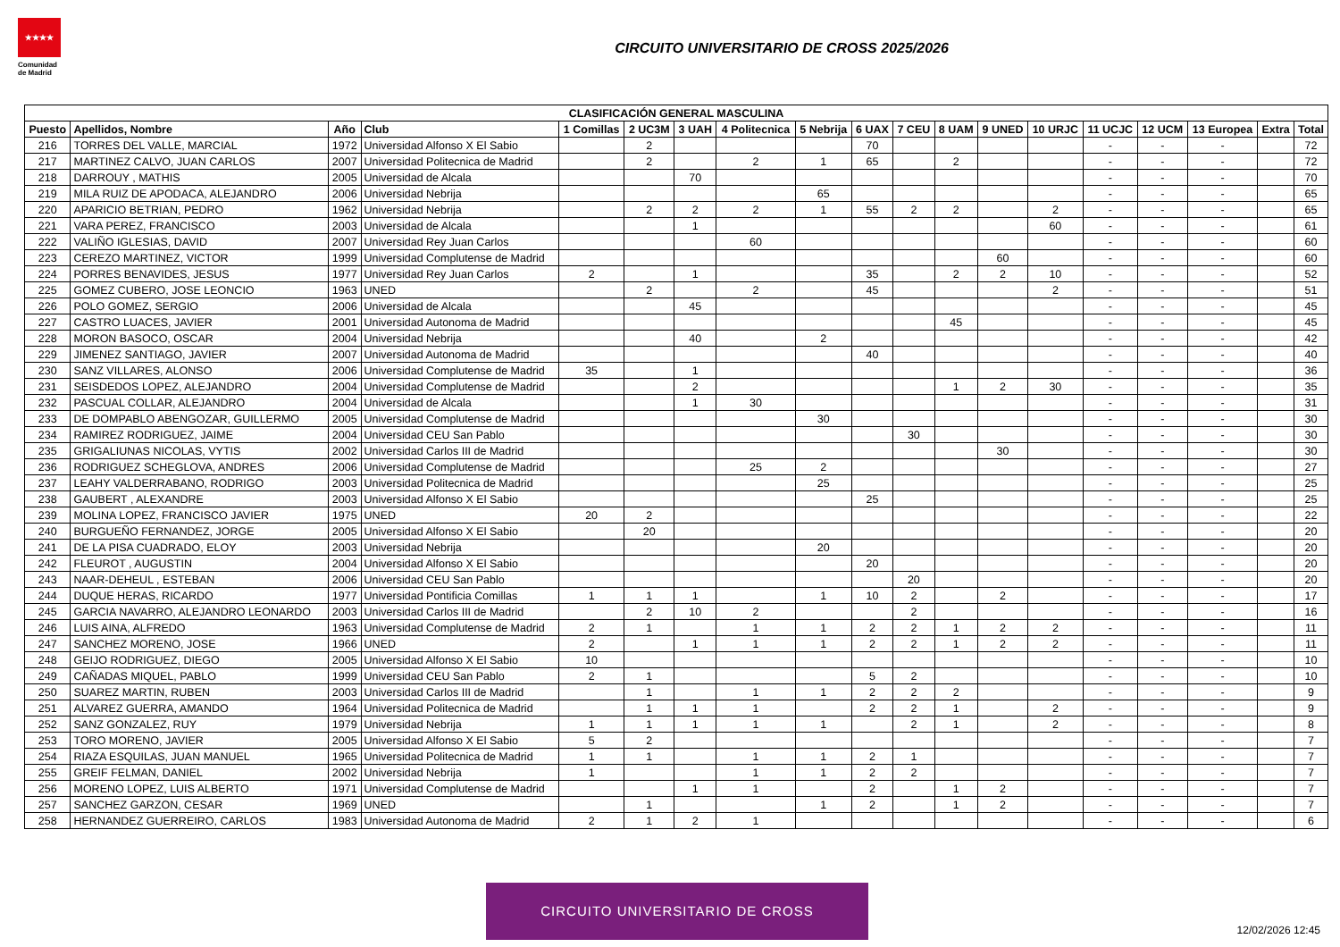★★★★
Comunidad de Madrid
CIRCUITO UNIVERSITARIO DE CROSS 2025/2026
| CLASIFICACIÓN GENERAL MASCULINA | | | | | | | | | | | | | | | | | | |
| --- | --- | --- | --- | --- | --- | --- | --- | --- | --- | --- | --- | --- | --- | --- | --- | --- | --- | --- |
| Puesto | Apellidos, Nombre | Año | Club | 1 Comillas | 2 UC3M | 3 UAH | 4 Politecnica | 5 Nebrija | 6 UAX | 7 CEU | 8 UAM | 9 UNED | 10 URJC | 11 UCJC | 12 UCM | 13 Europea | Extra | Total |
| 216 | TORRES DEL VALLE, MARCIAL | 1972 | Universidad Alfonso X El Sabio | | 2 | | | | 70 | | | | | - | - | - | | 72 |
| 217 | MARTINEZ CALVO, JUAN CARLOS | 2007 | Universidad Politecnica de Madrid | | 2 | | 2 | 1 | 65 | | 2 | | | - | - | - | | 72 |
| 218 | DARROUY , MATHIS | 2005 | Universidad de Alcala | | | 70 | | | | | | | | - | - | - | | 70 |
| 219 | MILA RUIZ DE APODACA, ALEJANDRO | 2006 | Universidad Nebrija | | | | | 65 | | | | | | - | - | - | | 65 |
| 220 | APARICIO BETRIAN, PEDRO | 1962 | Universidad Nebrija | | 2 | 2 | 2 | 1 | 55 | 2 | 2 | | 2 | - | - | - | | 65 |
| 221 | VARA PEREZ, FRANCISCO | 2003 | Universidad de Alcala | | | 1 | | | | | | | 60 | - | - | - | | 61 |
| 222 | VALIÑO IGLESIAS, DAVID | 2007 | Universidad Rey Juan Carlos | | | | 60 | | | | | | | - | - | - | | 60 |
| 223 | CEREZO MARTINEZ, VICTOR | 1999 | Universidad Complutense de Madrid | | | | | | | | | 60 | | - | - | - | | 60 |
| 224 | PORRES BENAVIDES, JESUS | 1977 | Universidad Rey Juan Carlos | 2 | | 1 | | | 35 | | 2 | 2 | 10 | - | - | - | | 52 |
| 225 | GOMEZ CUBERO, JOSE LEONCIO | 1963 | UNED | | 2 | | 2 | | 45 | | | | 2 | - | - | - | | 51 |
| 226 | POLO GOMEZ, SERGIO | 2006 | Universidad de Alcala | | | 45 | | | | | | | | - | - | - | | 45 |
| 227 | CASTRO LUACES, JAVIER | 2001 | Universidad Autonoma de Madrid | | | | | | | | 45 | | | - | - | - | | 45 |
| 228 | MORON BASOCO, OSCAR | 2004 | Universidad Nebrija | | | 40 | | 2 | | | | | | - | - | - | | 42 |
| 229 | JIMENEZ SANTIAGO, JAVIER | 2007 | Universidad Autonoma de Madrid | | | | | | 40 | | | | | - | - | - | | 40 |
| 230 | SANZ VILLARES, ALONSO | 2006 | Universidad Complutense de Madrid | 35 | | 1 | | | | | | | | - | - | - | | 36 |
| 231 | SEISDEDOS LOPEZ, ALEJANDRO | 2004 | Universidad Complutense de Madrid | | | 2 | | | | | 1 | 2 | 30 | - | - | - | | 35 |
| 232 | PASCUAL COLLAR, ALEJANDRO | 2004 | Universidad de Alcala | | | 1 | 30 | | | | | | | - | - | - | | 31 |
| 233 | DE DOMPABLO ABENGOZAR, GUILLERMO | 2005 | Universidad Complutense de Madrid | | | | | 30 | | | | | | - | - | - | | 30 |
| 234 | RAMIREZ RODRIGUEZ, JAIME | 2004 | Universidad CEU San Pablo | | | | | | | 30 | | | | - | - | - | | 30 |
| 235 | GRIGALIUNAS NICOLAS, VYTIS | 2002 | Universidad Carlos III de Madrid | | | | | | | | | 30 | | - | - | - | | 30 |
| 236 | RODRIGUEZ SCHEGLOVA, ANDRES | 2006 | Universidad Complutense de Madrid | | | | 25 | 2 | | | | | | - | - | - | | 27 |
| 237 | LEAHY VALDERRABANO, RODRIGO | 2003 | Universidad Politecnica de Madrid | | | | | 25 | | | | | | - | - | - | | 25 |
| 238 | GAUBERT , ALEXANDRE | 2003 | Universidad Alfonso X El Sabio | | | | | | 25 | | | | | - | - | - | | 25 |
| 239 | MOLINA LOPEZ, FRANCISCO JAVIER | 1975 | UNED | 20 | 2 | | | | | | | | | - | - | - | | 22 |
| 240 | BURGUEÑO FERNANDEZ, JORGE | 2005 | Universidad Alfonso X El Sabio | | 20 | | | | | | | | | - | - | - | | 20 |
| 241 | DE LA PISA CUADRADO, ELOY | 2003 | Universidad Nebrija | | | | | 20 | | | | | | - | - | - | | 20 |
| 242 | FLEUROT , AUGUSTIN | 2004 | Universidad Alfonso X El Sabio | | | | | | 20 | | | | | - | - | - | | 20 |
| 243 | NAAR-DEHEUL , ESTEBAN | 2006 | Universidad CEU San Pablo | | | | | | | 20 | | | | - | - | - | | 20 |
| 244 | DUQUE HERAS, RICARDO | 1977 | Universidad Pontificia Comillas | 1 | 1 | 1 | | 1 | 10 | 2 | | 2 | | - | - | - | | 17 |
| 245 | GARCIA NAVARRO, ALEJANDRO LEONARDO | 2003 | Universidad Carlos III de Madrid | | 2 | 10 | 2 | | | 2 | | | | - | - | - | | 16 |
| 246 | LUIS AINA, ALFREDO | 1963 | Universidad Complutense de Madrid | 2 | 1 | | 1 | 1 | 2 | 2 | 1 | 2 | 2 | - | - | - | | 11 |
| 247 | SANCHEZ MORENO, JOSE | 1966 | UNED | 2 | | 1 | 1 | 1 | 2 | 2 | 1 | 2 | 2 | - | - | - | | 11 |
| 248 | GEIJO RODRIGUEZ, DIEGO | 2005 | Universidad Alfonso X El Sabio | 10 | | | | | | | | | | - | - | - | | 10 |
| 249 | CAÑADAS MIQUEL, PABLO | 1999 | Universidad CEU San Pablo | 2 | 1 | | | | 5 | 2 | | | | - | - | - | | 10 |
| 250 | SUAREZ MARTIN, RUBEN | 2003 | Universidad Carlos III de Madrid | | 1 | | 1 | 1 | 2 | 2 | 2 | | | - | - | - | | 9 |
| 251 | ALVAREZ GUERRA, AMANDO | 1964 | Universidad Politecnica de Madrid | | 1 | 1 | 1 | | 2 | 2 | 1 | | 2 | - | - | - | | 9 |
| 252 | SANZ GONZALEZ, RUY | 1979 | Universidad Nebrija | 1 | 1 | 1 | 1 | 1 | | 2 | 1 | | 2 | - | - | - | | 8 |
| 253 | TORO MORENO, JAVIER | 2005 | Universidad Alfonso X El Sabio | 5 | 2 | | | | | | | | | - | - | - | | 7 |
| 254 | RIAZA ESQUILAS, JUAN MANUEL | 1965 | Universidad Politecnica de Madrid | 1 | 1 | | 1 | 1 | 2 | 1 | | | | - | - | - | | 7 |
| 255 | GREIF FELMAN, DANIEL | 2002 | Universidad Nebrija | 1 | | | 1 | 1 | 2 | 2 | | | | - | - | - | | 7 |
| 256 | MORENO LOPEZ, LUIS ALBERTO | 1971 | Universidad Complutense de Madrid | | | 1 | 1 | | 2 | | 1 | 2 | | - | - | - | | 7 |
| 257 | SANCHEZ GARZON, CESAR | 1969 | UNED | | 1 | | | 1 | 2 | | 1 | 2 | | - | - | - | | 7 |
| 258 | HERNANDEZ GUERREIRO, CARLOS | 1983 | Universidad Autonoma de Madrid | 2 | 1 | 2 | 1 | | | | | | | - | - | - | | 6 |
CIRCUITO UNIVERSITARIO DE CROSS
12/02/2026 12:45